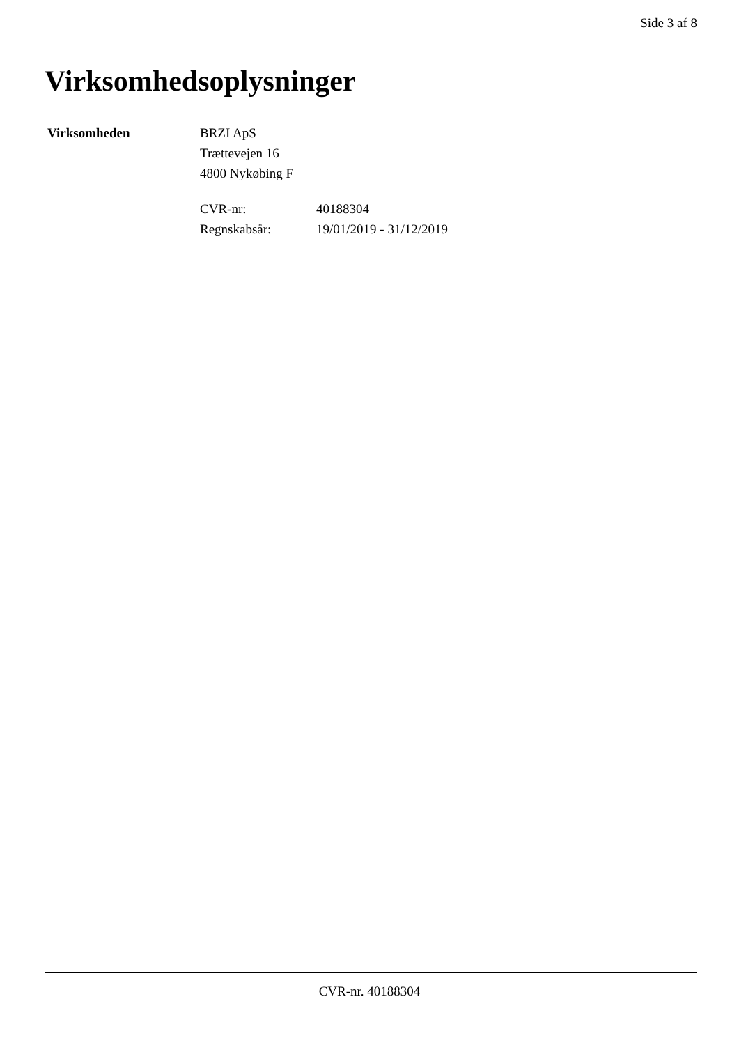Side 3 af 8
Virksomhedsoplysninger
Virksomheden BRZI ApS
Trættevejen 16
4800 Nykøbing F
CVR-nr:
Regnskabsår:
40188304
19/01/2019 - 31/12/2019
CVR-nr. 40188304